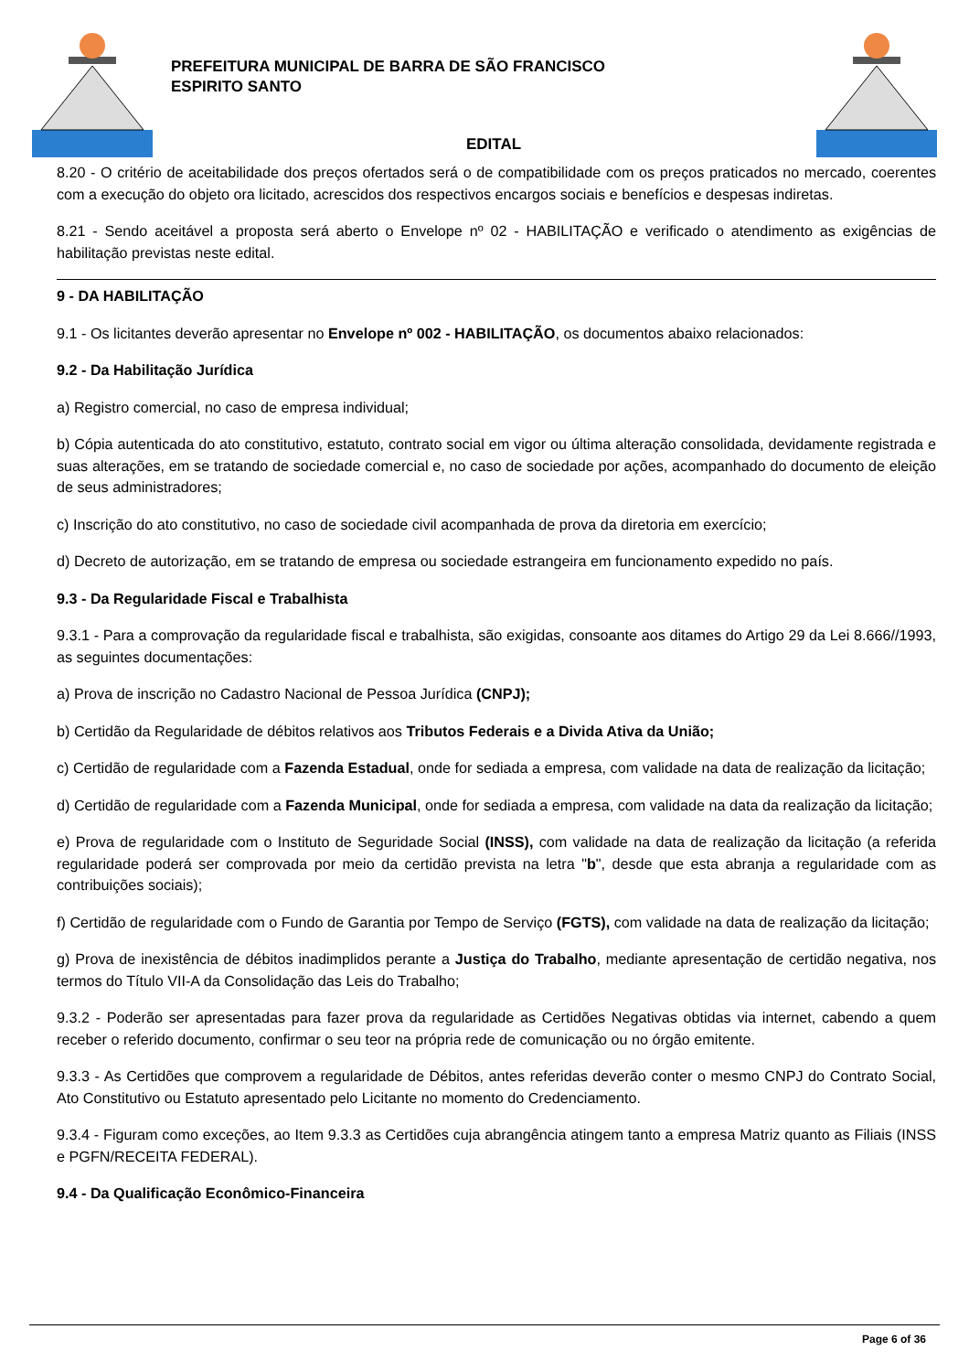PREFEITURA MUNICIPAL DE BARRA DE SÃO FRANCISCO
ESPIRITO SANTO
EDITAL
8.20 - O critério de aceitabilidade dos preços ofertados será o de compatibilidade com os preços praticados no mercado, coerentes com a execução do objeto ora licitado, acrescidos dos respectivos encargos sociais e benefícios e despesas indiretas.
8.21 - Sendo aceitável a proposta será aberto o Envelope nº 02 - HABILITAÇÃO e verificado o atendimento as exigências de habilitação previstas neste edital.
9 - DA HABILITAÇÃO
9.1 - Os licitantes deverão apresentar no Envelope nº 002 - HABILITAÇÃO, os documentos abaixo relacionados:
9.2 - Da Habilitação Jurídica
a) Registro comercial, no caso de empresa individual;
b) Cópia autenticada do ato constitutivo, estatuto, contrato social em vigor ou última alteração consolidada, devidamente registrada e suas alterações, em se tratando de sociedade comercial e, no caso de sociedade por ações, acompanhado do documento de eleição de seus administradores;
c) Inscrição do ato constitutivo, no caso de sociedade civil acompanhada de prova da diretoria em exercício;
d) Decreto de autorização, em se tratando de empresa ou sociedade estrangeira em funcionamento expedido no país.
9.3 - Da Regularidade Fiscal e Trabalhista
9.3.1 - Para a comprovação da regularidade fiscal e trabalhista, são exigidas, consoante aos ditames do Artigo 29 da Lei 8.666//1993, as seguintes documentações:
a) Prova de inscrição no Cadastro Nacional de Pessoa Jurídica (CNPJ);
b) Certidão da Regularidade de débitos relativos aos Tributos Federais e a Divida Ativa da União;
c) Certidão de regularidade com a Fazenda Estadual, onde for sediada a empresa, com validade na data de realização da licitação;
d) Certidão de regularidade com a Fazenda Municipal, onde for sediada a empresa, com validade na data da realização da licitação;
e) Prova de regularidade com o Instituto de Seguridade Social (INSS), com validade na data de realização da licitação (a referida regularidade poderá ser comprovada por meio da certidão prevista na letra "b", desde que esta abranja a regularidade com as contribuições sociais);
f) Certidão de regularidade com o Fundo de Garantia por Tempo de Serviço (FGTS), com validade na data de realização da licitação;
g) Prova de inexistência de débitos inadimplidos perante a Justiça do Trabalho, mediante apresentação de certidão negativa, nos termos do Título VII-A da Consolidação das Leis do Trabalho;
9.3.2 - Poderão ser apresentadas para fazer prova da regularidade as Certidões Negativas obtidas via internet, cabendo a quem receber o referido documento, confirmar o seu teor na própria rede de comunicação ou no órgão emitente.
9.3.3 - As Certidões que comprovem a regularidade de Débitos, antes referidas deverão conter o mesmo CNPJ do Contrato Social, Ato Constitutivo ou Estatuto apresentado pelo Licitante no momento do Credenciamento.
9.3.4 - Figuram como exceções, ao Item 9.3.3 as Certidões cuja abrangência atingem tanto a empresa Matriz quanto as Filiais (INSS e PGFN/RECEITA FEDERAL).
9.4 - Da Qualificação Econômico-Financeira
Page 6 of 36